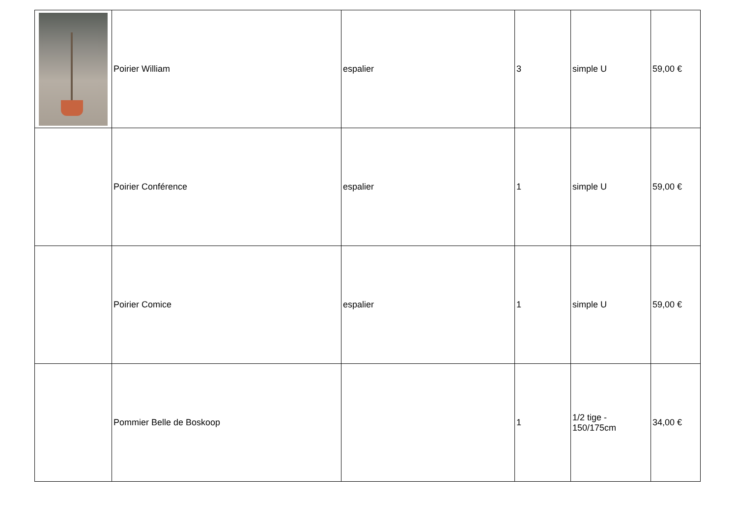| | Poirier William | espalier | 3 | simple U | 59,00 € |
| | Poirier Conférence | espalier | 1 | simple U | 59,00 € |
| | Poirier Comice | espalier | 1 | simple U | 59,00 € |
| | Pommier Belle de Boskoop | | 1 | 1/2 tige - 150/175cm | 34,00 € |